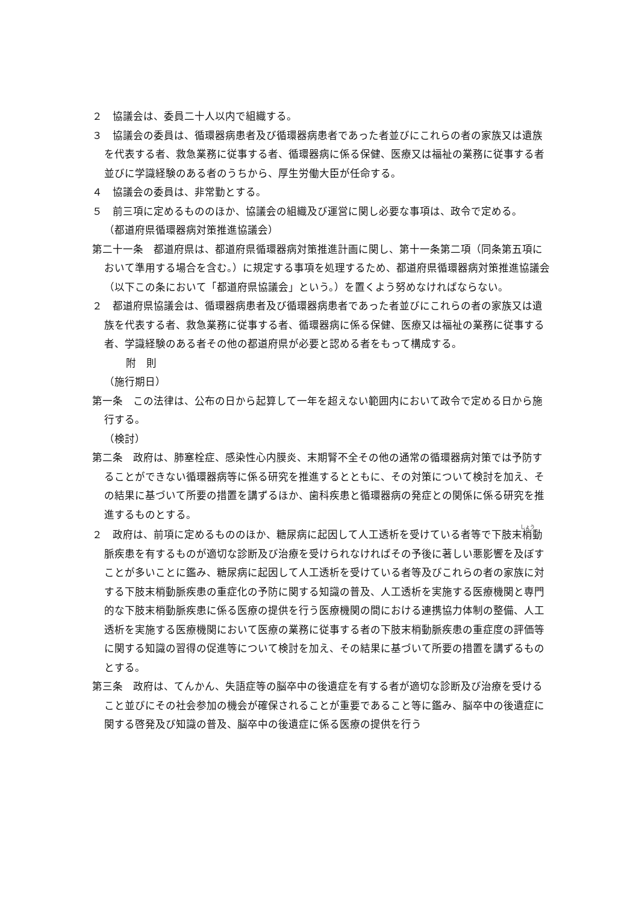２　協議会は、委員二十人以内で組織する。
３　協議会の委員は、循環器病患者及び循環器病患者であった者並びにこれらの者の家族又は遺族を代表する者、救急業務に従事する者、循環器病に係る保健、医療又は福祉の業務に従事する者並びに学識経験のある者のうちから、厚生労働大臣が任命する。
４　協議会の委員は、非常勤とする。
５　前三項に定めるもののほか、協議会の組織及び運営に関し必要な事項は、政令で定める。
（都道府県循環器病対策推進協議会）
第二十一条　都道府県は、都道府県循環器病対策推進計画に関し、第十一条第二項（同条第五項において準用する場合を含む。）に規定する事項を処理するため、都道府県循環器病対策推進協議会（以下この条において「都道府県協議会」という。）を置くよう努めなければならない。
２　都道府県協議会は、循環器病患者及び循環器病患者であった者並びにこれらの者の家族又は遺族を代表する者、救急業務に従事する者、循環器病に係る保健、医療又は福祉の業務に従事する者、学識経験のある者その他の都道府県が必要と認める者をもって構成する。
附　則
（施行期日）
第一条　この法律は、公布の日から起算して一年を超えない範囲内において政令で定める日から施行する。
（検討）
第二条　政府は、肺塞栓症、感染性心内膜炎、末期腎不全その他の通常の循環器病対策では予防することができない循環器病等に係る研究を推進するとともに、その対策について検討を加え、その結果に基づいて所要の措置を講ずるほか、歯科疾患と循環器病の発症との関係に係る研究を推進するものとする。
２　政府は、前項に定めるもののほか、糖尿病に起因して人工透析を受けている者等で下肢末梢動脈疾患を有するものが適切な診断及び治療を受けられなければその予後に著しい悪影響を及ぼすことが多いことに鑑み、糖尿病に起因して人工透析を受けている者等及びこれらの者の家族に対する下肢末梢動脈疾患の重症化の予防に関する知識の普及、人工透析を実施する医療機関と専門的な下肢末梢動脈疾患に係る医療の提供を行う医療機関の間における連携協力体制の整備、人工透析を実施する医療機関において医療の業務に従事する者の下肢末梢動脈疾患の重症度の評価等に関する知識の習得の促進等について検討を加え、その結果に基づいて所要の措置を講ずるものとする。
第三条　政府は、てんかん、失語症等の脳卒中の後遺症を有する者が適切な診断及び治療を受けること並びにその社会参加の機会が確保されることが重要であること等に鑑み、脳卒中の後遺症に関する啓発及び知識の普及、脳卒中の後遺症に係る医療の提供を行う